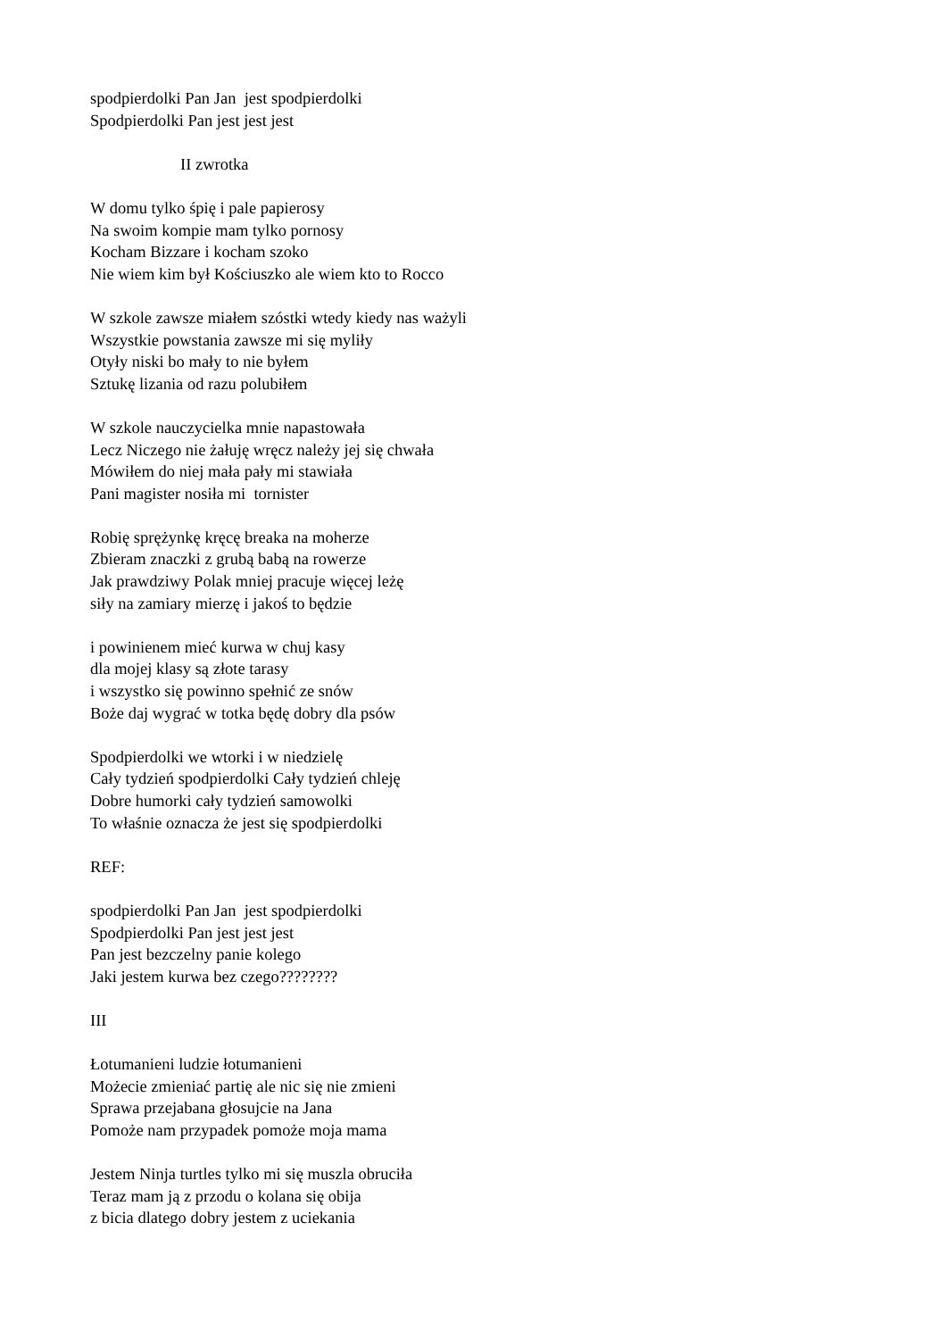spodpierdolki Pan Jan jest spodpierdolki
Spodpierdolki Pan jest jest jest
II zwrotka
W domu tylko śpię i pale papierosy
Na swoim kompie mam tylko pornosy
Kocham Bizzare i kocham szoko
Nie wiem kim był Kościuszko ale wiem kto to Rocco
W szkole zawsze miałem szóstki wtedy kiedy nas ważyli
Wszystkie powstania zawsze mi się myliły
Otyły niski bo mały to nie byłem
Sztukę lizania od razu polubiłem
W szkole nauczycielka mnie napastowała
Lecz Niczego nie żałuję wręcz należy jej się chwała
Mówiłem do niej mała pały mi stawiała
Pani magister nosiła mi tornister
Robię sprężynkę kręcę breaka na moherze
Zbieram znaczki z grubą babą na rowerze
Jak prawdziwy Polak mniej pracuje więcej leżę
siły na zamiary mierzę i jakoś to będzie
i powinienem mieć kurwa w chuj kasy
dla mojej klasy są złote tarasy
i wszystko się powinno spełnić ze snów
Boże daj wygrać w totka będę dobry dla psów
Spodpierdolki we wtorki i w niedzielę
Cały tydzień spodpierdolki Cały tydzień chleję
Dobre humorki cały tydzień samowolki
To właśnie oznacza że jest się spodpierdolki
REF:
spodpierdolki Pan Jan jest spodpierdolki
Spodpierdolki Pan jest jest jest
Pan jest bezczelny panie kolego
Jaki jestem kurwa bez czego????????
III
Łotumanieni ludzie łotumanieni
Możecie zmieniać partię ale nic się nie zmieni
Sprawa przejabana głosujcie na Jana
Pomoże nam przypadek pomoże moja mama
Jestem Ninja turtles tylko mi się muszla obruciła
Teraz mam ją z przodu o kolana się obija
z bicia dlatego dobry jestem z uciekania